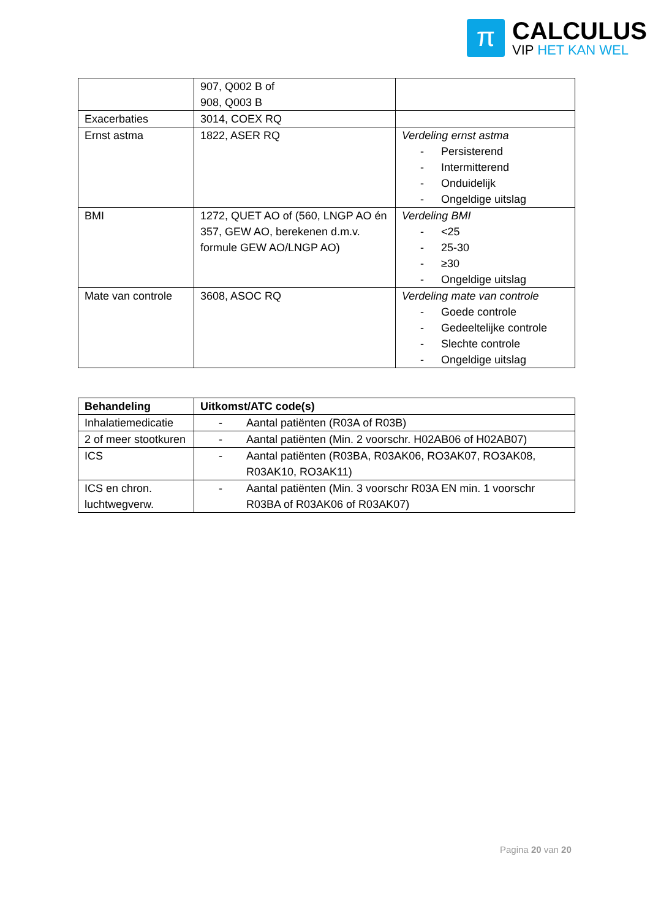π
CALCULUS
VIP HET KAN WEL
| | 907, Q002 B of 908, Q003 B | |
| Exacerbaties | 3014, COEX RQ | |
| Ernst astma | 1822, ASER RQ | Verdeling ernst astma - Persisterend - Intermitterend - Onduidelijk - Ongeldige uitslag |
| BMI | 1272, QUET AO of (560, LNGP AO én 357, GEW AO, berekenen d.m.v. formule GEW AO/LNGP AO) | Verdeling BMI - <25 - 25-30 - ≥30 - Ongeldige uitslag |
| Mate van controle | 3608, ASOC RQ | Verdeling mate van controle - Goede controle - Gedeeltelijke controle - Slechte controle - Ongeldige uitslag |
| Behandeling | Uitkomst/ATC code(s) |
| --- | --- |
| Inhalatiemedicatie | - Aantal patiënten (R03A of R03B) |
| 2 of meer stootkuren | - Aantal patiënten (Min. 2 voorschr. H02AB06 of H02AB07) |
| ICS | - Aantal patiënten (R03BA, R03AK06, RO3AK07, RO3AK08, R03AK10, RO3AK11) |
| ICS en chron. luchtwegverw. | - Aantal patiënten (Min. 3 voorschr R03A EN min. 1 voorschr R03BA of R03AK06 of R03AK07) |
Pagina 20 van 20